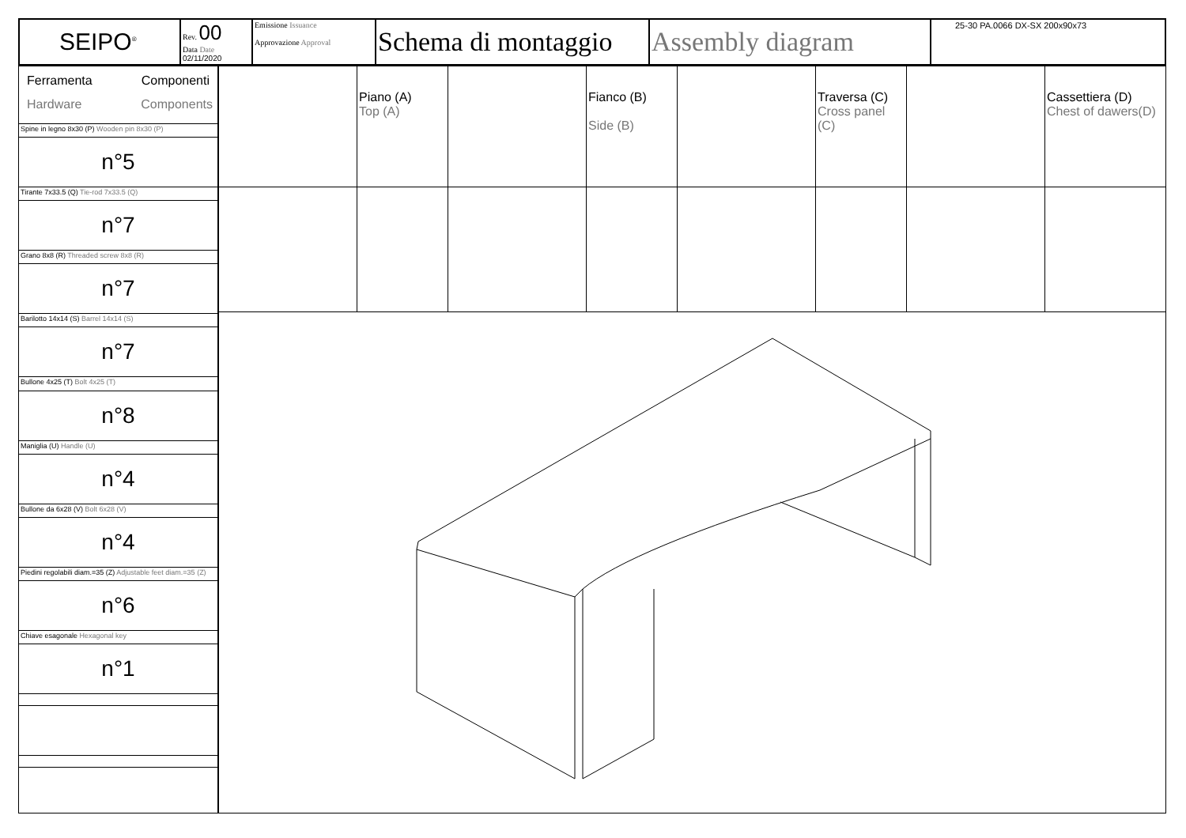| SEIPO<sup>®</sup> | Rev. 00 Data Date 02/11/2020 | Emissione Issuance Approvazione Approval | Schema di montaggio | Assembly diagram | 25-30 PA.0066 DX-SX 200x90x73 |
| Ferramenta Componenti Hardware Components |
| Spine in legno 8x30 (P) Wooden pin 8x30 (P) |
| n°5 |
| Tirante 7x33.5 (Q) Tie-rod 7x33.5 (Q) |
| n°7 |
| Grano 8x8 (R) Threaded screw 8x8 (R) |
| n°7 |
| Barilotto 14x14 (S) Barrel 14x14 (S) |
| n°7 |
| Bullone 4x25 (T) Bolt 4x25 (T) |
| n°8 |
| Maniglia (U) Handle (U) |
| n°4 |
| Bullone da 6x28 (V) Bolt 6x28 (V) |
| n°4 |
| Piedini regolabili diam.=35 (Z) Adjustable feet diam.=35 (Z) |
| n°6 |
| Chiave esagonale Hexagonal key |
| n°1 |
| | Piano (A) Top (A) | | Fianco (B) Side (B) | | Traversa (C) Cross panel (C) | | Cassettiera (D) Chest of dawers(D) |